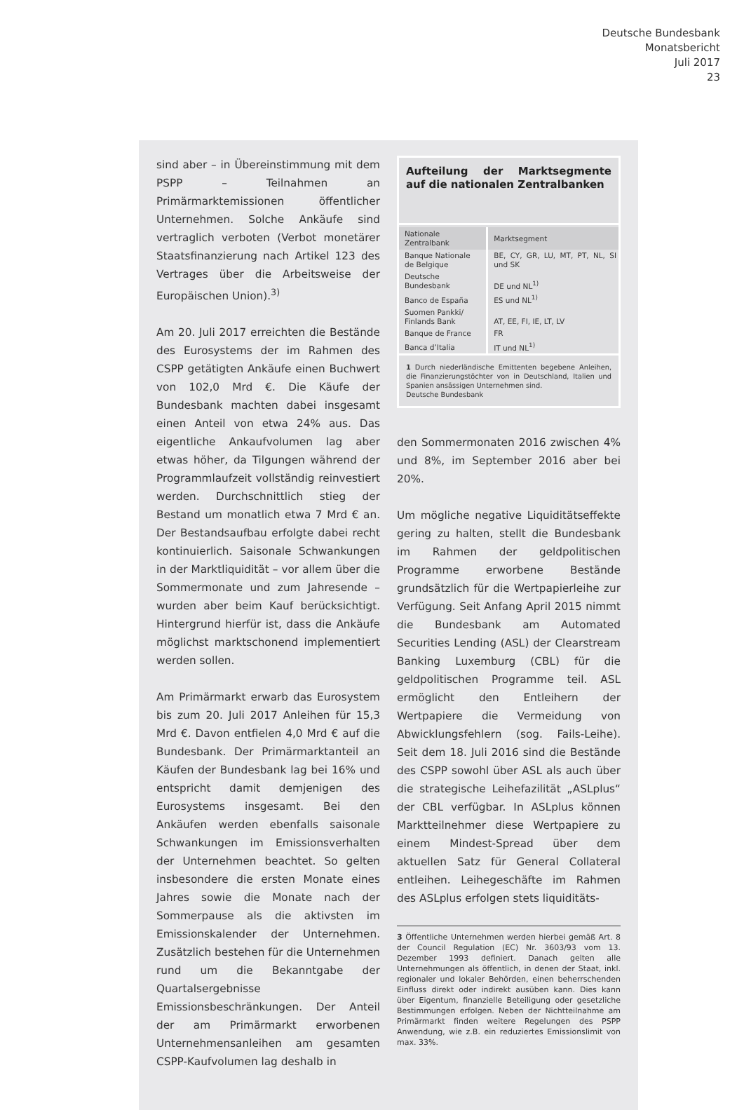Deutsche Bundesbank
Monatsbericht
Juli 2017
23
sind aber – in Übereinstimmung mit dem PSPP – Teilnahmen an Primärmarktemissionen öffentlicher Unternehmen. Solche Ankäufe sind vertraglich verboten (Verbot monetärer Staatsfinanzierung nach Artikel 123 des Vertrages über die Arbeitsweise der Europäischen Union).<sup>3)</sup>
Am 20. Juli 2017 erreichten die Bestände des Eurosystems der im Rahmen des CSPP getätigten Ankäufe einen Buchwert von 102,0 Mrd €. Die Käufe der Bundesbank machten dabei insgesamt einen Anteil von etwa 24% aus. Das eigentliche Ankaufvolumen lag aber etwas höher, da Tilgungen während der Programmlaufzeit vollständig reinvestiert werden. Durchschnittlich stieg der Bestand um monatlich etwa 7 Mrd € an. Der Bestandsaufbau erfolgte dabei recht kontinuierlich. Saisonale Schwankungen in der Marktliquidität – vor allem über die Sommermonate und zum Jahresende – wurden aber beim Kauf berücksichtigt. Hintergrund hierfür ist, dass die Ankäufe möglichst marktschonend implementiert werden sollen.
Am Primärmarkt erwarb das Eurosystem bis zum 20. Juli 2017 Anleihen für 15,3 Mrd €. Davon entfielen 4,0 Mrd € auf die Bundesbank. Der Primärmarktanteil an Käufen der Bundesbank lag bei 16% und entspricht damit demjenigen des Eurosystems insgesamt. Bei den Ankäufen werden ebenfalls saisonale Schwankungen im Emissionsverhalten der Unternehmen beachtet. So gelten insbesondere die ersten Monate eines Jahres sowie die Monate nach der Sommerpause als die aktivsten im Emissionskalender der Unternehmen. Zusätzlich bestehen für die Unternehmen rund um die Bekanntgabe der Quartalsergebnisse Emissionsbeschränkungen. Der Anteil der am Primärmarkt erworbenen Unternehmensanleihen am gesamten CSPP-Kaufvolumen lag deshalb in
Aufteilung der Marktsegmente auf die nationalen Zentralbanken
| Nationale Zentralbank | Marktsegment |
| --- | --- |
| Banque Nationale de Belgique | BE, CY, GR, LU, MT, PT, NL, SI und SK |
| Deutsche Bundesbank | DE und NL<sup>1)</sup> |
| Banco de España | ES und NL<sup>1)</sup> |
| Suomen Pankki/ Finlands Bank | AT, EE, FI, IE, LT, LV |
| Banque de France | FR |
| Banca d’Italia | IT und NL<sup>1)</sup> |
1 Durch niederländische Emittenten begebene Anleihen, die Finanzierungstöchter von in Deutschland, Italien und Spanien ansässigen Unternehmen sind.
Deutsche Bundesbank
den Sommermonaten 2016 zwischen 4% und 8%, im September 2016 aber bei 20%.
Um mögliche negative Liquiditätseffekte gering zu halten, stellt die Bundesbank im Rahmen der geldpolitischen Programme erworbene Bestände grundsätzlich für die Wertpapierleihe zur Verfügung. Seit Anfang April 2015 nimmt die Bundesbank am Automated Securities Lending (ASL) der Clearstream Banking Luxemburg (CBL) für die geldpolitischen Programme teil. ASL ermöglicht den Entleihern der Wertpapiere die Vermeidung von Abwicklungsfehlern (sog. Fails-Leihe). Seit dem 18. Juli 2016 sind die Bestände des CSPP sowohl über ASL als auch über die strategische Leihefazilität „ASLplus“ der CBL verfügbar. In ASLplus können Marktteilnehmer diese Wertpapiere zu einem Mindest-Spread über dem aktuellen Satz für General Collateral entleihen. Leihegeschäfte im Rahmen des ASLplus erfolgen stets liquiditäts-
3 Öffentliche Unternehmen werden hierbei gemäß Art. 8 der Council Regulation (EC) Nr. 3603/93 vom 13. Dezember 1993 definiert. Danach gelten alle Unternehmungen als öffentlich, in denen der Staat, inkl. regionaler und lokaler Behörden, einen beherrschenden Einfluss direkt oder indirekt ausüben kann. Dies kann über Eigentum, finanzielle Beteiligung oder gesetzliche Bestimmungen erfolgen. Neben der Nichtteilnahme am Primärmarkt finden weitere Regelungen des PSPP Anwendung, wie z.B. ein reduziertes Emissionslimit von max. 33%.